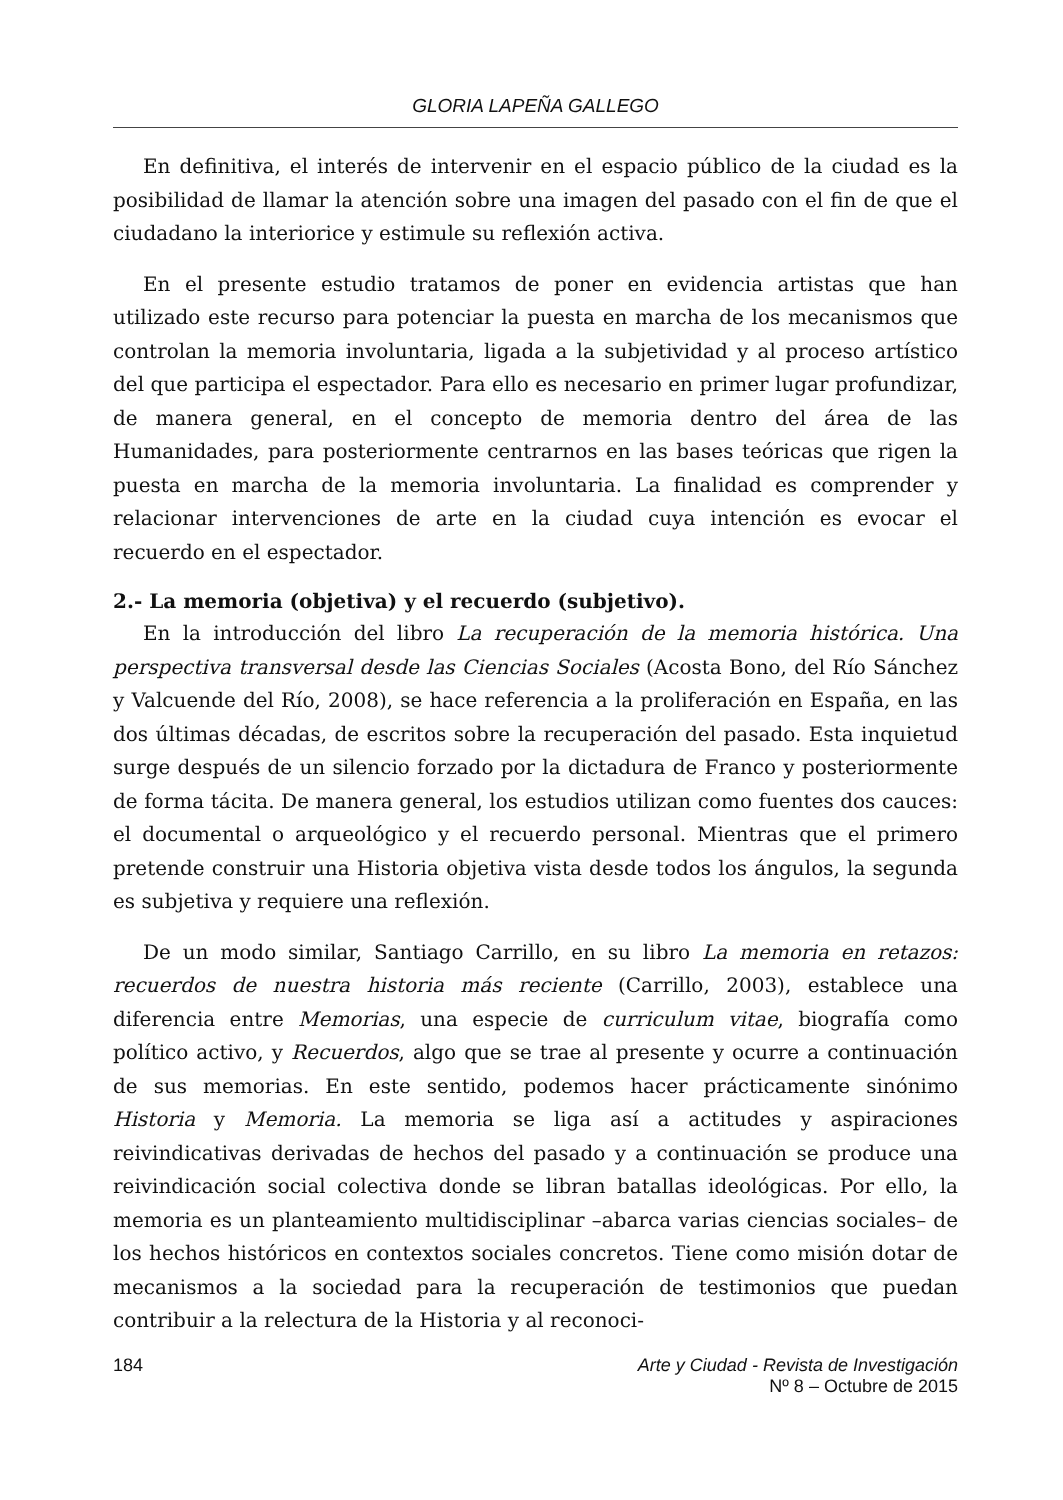GLORIA LAPEÑA GALLEGO
En definitiva, el interés de intervenir en el espacio público de la ciudad es la posibilidad de llamar la atención sobre una imagen del pasado con el fin de que el ciudadano la interiorice y estimule su reflexión activa.
En el presente estudio tratamos de poner en evidencia artistas que han utilizado este recurso para potenciar la puesta en marcha de los mecanismos que controlan la memoria involuntaria, ligada a la subjetividad y al proceso artístico del que participa el espectador. Para ello es necesario en primer lugar profundizar, de manera general, en el concepto de memoria dentro del área de las Humanidades, para posteriormente centrarnos en las bases teóricas que rigen la puesta en marcha de la memoria involuntaria. La finalidad es comprender y relacionar intervenciones de arte en la ciudad cuya intención es evocar el recuerdo en el espectador.
2.- La memoria (objetiva) y el recuerdo (subjetivo).
En la introducción del libro La recuperación de la memoria histórica. Una perspectiva transversal desde las Ciencias Sociales (Acosta Bono, del Río Sánchez y Valcuende del Río, 2008), se hace referencia a la proliferación en España, en las dos últimas décadas, de escritos sobre la recuperación del pasado. Esta inquietud surge después de un silencio forzado por la dictadura de Franco y posteriormente de forma tácita. De manera general, los estudios utilizan como fuentes dos cauces: el documental o arqueológico y el recuerdo personal. Mientras que el primero pretende construir una Historia objetiva vista desde todos los ángulos, la segunda es subjetiva y requiere una reflexión.
De un modo similar, Santiago Carrillo, en su libro La memoria en retazos: recuerdos de nuestra historia más reciente (Carrillo, 2003), establece una diferencia entre Memorias, una especie de curriculum vitae, biografía como político activo, y Recuerdos, algo que se trae al presente y ocurre a continuación de sus memorias. En este sentido, podemos hacer prácticamente sinónimo Historia y Memoria. La memoria se liga así a actitudes y aspiraciones reivindicativas derivadas de hechos del pasado y a continuación se produce una reivindicación social colectiva donde se libran batallas ideológicas. Por ello, la memoria es un planteamiento multidisciplinar –abarca varias ciencias sociales– de los hechos históricos en contextos sociales concretos. Tiene como misión dotar de mecanismos a la sociedad para la recuperación de testimonios que puedan contribuir a la relectura de la Historia y al reconoci-
184 Arte y Ciudad - Revista de Investigación
Nº 8 – Octubre de 2015